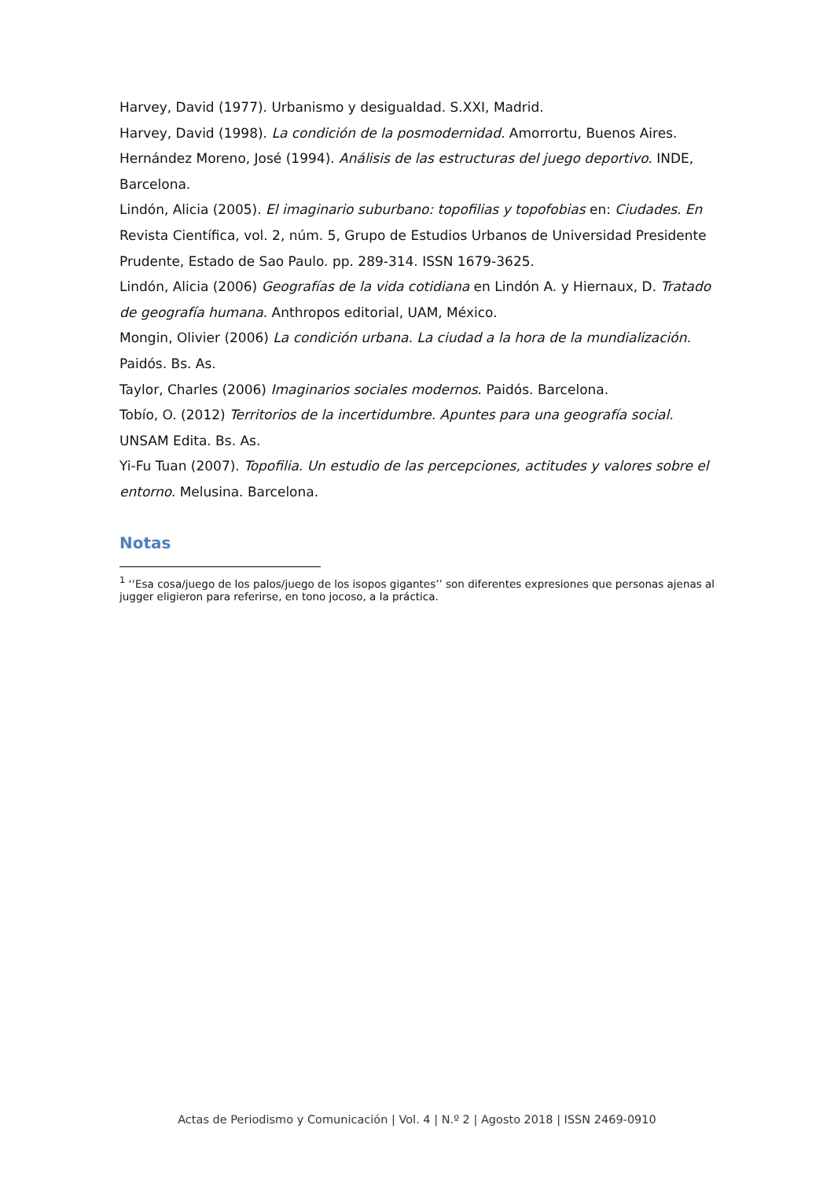Harvey, David (1977). Urbanismo y desigualdad. S.XXI, Madrid.
Harvey, David (1998). La condición de la posmodernidad. Amorrortu, Buenos Aires.
Hernández Moreno, José (1994). Análisis de las estructuras del juego deportivo. INDE, Barcelona.
Lindón, Alicia (2005). El imaginario suburbano: topofilias y topofobias en: Ciudades. En Revista Científica, vol. 2, núm. 5, Grupo de Estudios Urbanos de Universidad Presidente Prudente, Estado de Sao Paulo. pp. 289-314. ISSN 1679-3625.
Lindón, Alicia (2006) Geografías de la vida cotidiana en Lindón A. y Hiernaux, D. Tratado de geografía humana. Anthropos editorial, UAM, México.
Mongin, Olivier (2006) La condición urbana. La ciudad a la hora de la mundialización. Paidós. Bs. As.
Taylor, Charles (2006) Imaginarios sociales modernos. Paidós. Barcelona.
Tobío, O. (2012) Territorios de la incertidumbre. Apuntes para una geografía social. UNSAM Edita. Bs. As.
Yi-Fu Tuan (2007). Topofilia. Un estudio de las percepciones, actitudes y valores sobre el entorno. Melusina. Barcelona.
Notas
<sup>1</sup> ‘‘Esa cosa/juego de los palos/juego de los isopos gigantes’’ son diferentes expresiones que personas ajenas al jugger eligieron para referirse, en tono jocoso, a la práctica.
Actas de Periodismo y Comunicación | Vol. 4 | N.º 2 | Agosto 2018 | ISSN 2469-0910